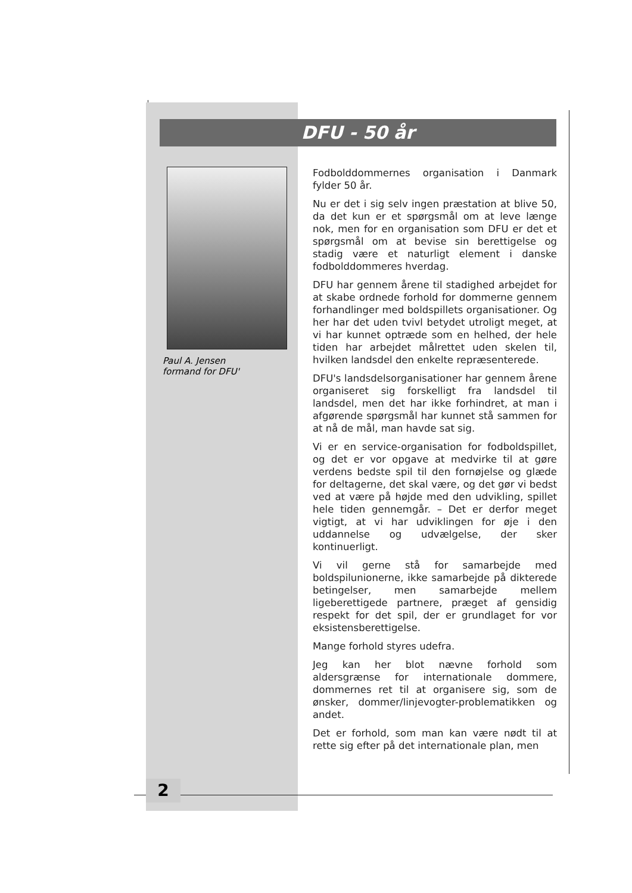DFU - 50 år
Paul A. Jensen
formand for DFU'
Fodbolddommernes organisation i Danmark fylder 50 år.
Nu er det i sig selv ingen præstation at blive 50, da det kun er et spørgsmål om at leve længe nok, men for en organisation som DFU er det et spørgsmål om at bevise sin berettigelse og stadig være et naturligt element i danske fodbolddommeres hverdag.
DFU har gennem årene til stadighed arbejdet for at skabe ordnede forhold for dommerne gennem forhandlinger med boldspillets organisationer. Og her har det uden tvivl betydet utroligt meget, at vi har kunnet optræde som en helhed, der hele tiden har arbejdet målrettet uden skelen til, hvilken landsdel den enkelte repræsenterede.
DFU's landsdelsorganisationer har gennem årene organiseret sig forskelligt fra landsdel til landsdel, men det har ikke forhindret, at man i afgørende spørgsmål har kunnet stå sammen for at nå de mål, man havde sat sig.
Vi er en service-organisation for fodboldspillet, og det er vor opgave at medvirke til at gøre verdens bedste spil til den fornøjelse og glæde for deltagerne, det skal være, og det gør vi bedst ved at være på højde med den udvikling, spillet hele tiden gennemgår. – Det er derfor meget vigtigt, at vi har udviklingen for øje i den uddannelse og udvælgelse, der sker kontinuerligt.
Vi vil gerne stå for samarbejde med boldspilunionerne, ikke samarbejde på dikterede betingelser, men samarbejde mellem ligeberettigede partnere, præget af gensidig respekt for det spil, der er grundlaget for vor eksistensberettigelse.
Mange forhold styres udefra.
Jeg kan her blot nævne forhold som aldersgrænse for internationale dommere, dommernes ret til at organisere sig, som de ønsker, dommer/linjevogter-problematikken og andet.
Det er forhold, som man kan være nødt til at rette sig efter på det internationale plan, men
2